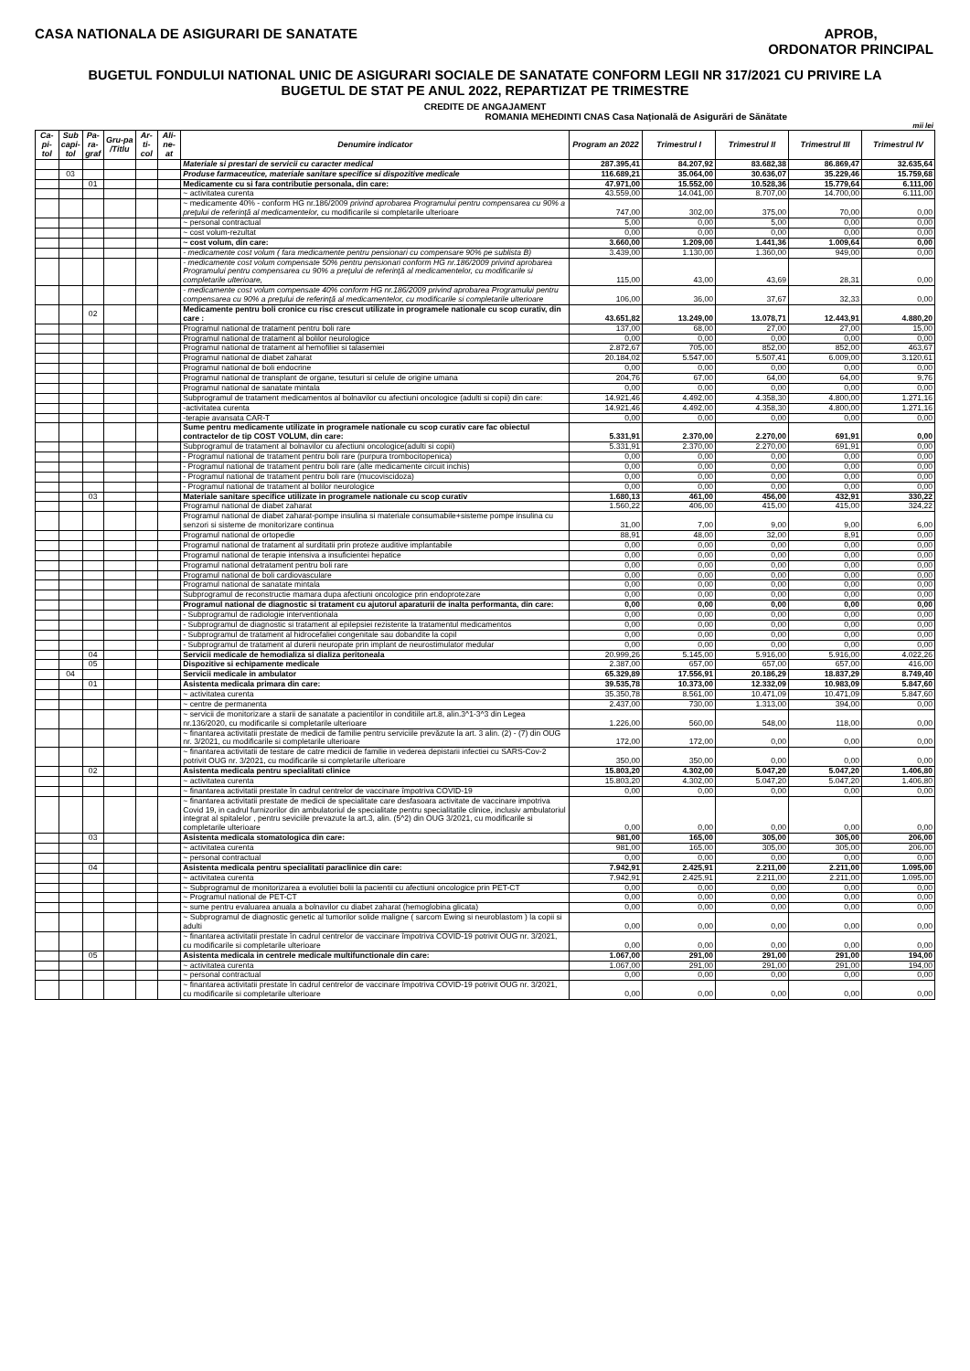CASA NATIONALA DE ASIGURARI DE SANATATE
APROB,
ORDONATOR PRINCIPAL
BUGETUL FONDULUI NATIONAL UNIC DE ASIGURARI SOCIALE DE SANATATE CONFORM LEGII NR 317/2021 CU PRIVIRE LA BUGETUL DE STAT PE ANUL 2022, REPARTIZAT PE TRIMESTRE
CREDITE DE ANGAJAMENT
ROMANIA MEHEDINTI CNAS Casa Națională de Asigurări de Sănătate
mii lei
| Ca-pi-tol | Sub capi-tol | Pa-ra-graf | Gru-pa /Titlu | Ar-ti-col | Ali-ne-at | Denumire indicator | Program an 2022 | Trimestrul I | Trimestrul II | Trimestrul III | Trimestrul IV |
| --- | --- | --- | --- | --- | --- | --- | --- | --- | --- | --- | --- |
| | | | | | | Materiale si prestari de servicii cu caracter medical | 287.395,41 | 84.207,92 | 83.682,38 | 86.869,47 | 32.635,64 |
| | 03 | | | | | Produse farmaceutice, materiale sanitare specifice si dispozitive medicale | 116.689,21 | 35.064,00 | 30.636,07 | 35.229,46 | 15.759,68 |
| | | 01 | | | | Medicamente cu si fara contributie personala, din care: | 47.971,00 | 15.552,00 | 10.528,36 | 15.779,64 | 6.111,00 |
| | | | | | | ~ activitatea curenta | 43.559,00 | 14.041,00 | 8.707,00 | 14.700,00 | 6.111,00 |
| | | | | | | ~ medicamente 40% - conform HG nr.186/2009 privind aprobarea Programului pentru compensarea cu 90% a preţului de referinţă al medicamentelor, cu modificarile si completarile ulterioare | 747,00 | 302,00 | 375,00 | 70,00 | 0,00 |
| | | | | | | ~ personal contractual | 5,00 | 0,00 | 5,00 | 0,00 | 0,00 |
| | | | | | | ~ cost volum-rezultat | 0,00 | 0,00 | 0,00 | 0,00 | 0,00 |
| | | | | | | ~ cost volum, din care: | 3.660,00 | 1.209,00 | 1.441,36 | 1.009,64 | 0,00 |
| | | | | | | - medicamente cost volum ( fara medicamente pentru pensionari cu compensare 90% pe sublista B) | 3.439,00 | 1.130,00 | 1.360,00 | 949,00 | 0,00 |
| | | | | | | - medicamente cost volum compensate 50% pentru pensionari conform HG nr.186/2009 privind aprobarea Programului pentru compensarea cu 90% a preţului de referinţă al medicamentelor, cu modificarile si completarile ulterioare, | 115,00 | 43,00 | 43,69 | 28,31 | 0,00 |
| | | | | | | - medicamente cost volum compensate 40% conform HG nr.186/2009 privind aprobarea Programului pentru compensarea cu 90% a preţului de referinţă al medicamentelor, cu modificarile si completarile ulterioare | 106,00 | 36,00 | 37,67 | 32,33 | 0,00 |
| | | 02 | | | | Medicamente pentru boli cronice cu risc crescut utilizate in programele nationale cu scop curativ, din care : | 43.651,82 | 13.249,00 | 13.078,71 | 12.443,91 | 4.880,20 |
| | | | | | | Programul national de tratament pentru boli rare | 137,00 | 68,00 | 27,00 | 27,00 | 15,00 |
| | | | | | | Programul national de tratament al bolilor neurologice | 0,00 | 0,00 | 0,00 | 0,00 | 0,00 |
| | | | | | | Programul national de tratament al hemofiliei si talasemiei | 2.872,67 | 705,00 | 852,00 | 852,00 | 463,67 |
| | | | | | | Programul national de diabet zaharat | 20.184,02 | 5.547,00 | 5.507,41 | 6.009,00 | 3.120,61 |
| | | | | | | Programul national de boli endocrine | 0,00 | 0,00 | 0,00 | 0,00 | 0,00 |
| | | | | | | Programul national de transplant de organe, tesuturi si celule de origine umana | 204,76 | 67,00 | 64,00 | 64,00 | 9,76 |
| | | | | | | Programul national de sanatate mintala | 0,00 | 0,00 | 0,00 | 0,00 | 0,00 |
| | | | | | | Subprogramul de tratament medicamentos al bolnavilor cu afectiuni oncologice (adulti si copii) din care: | 14.921,46 | 4.492,00 | 4.358,30 | 4.800,00 | 1.271,16 |
| | | | | | | -activitatea curenta | 14.921,46 | 4.492,00 | 4.358,30 | 4.800,00 | 1.271,16 |
| | | | | | | -terapie avansata CAR-T | 0,00 | 0,00 | 0,00 | 0,00 | 0,00 |
| | | | | | | Sume pentru medicamente utilizate in programele nationale cu scop curativ care fac obiectul contractelor de tip COST VOLUM, din care: | 5.331,91 | 2.370,00 | 2.270,00 | 691,91 | 0,00 |
| | | | | | | Subprogramul de tratament al bolnavilor cu afectiuni oncologice(adulti si copii) | 5.331,91 | 2.370,00 | 2.270,00 | 691,91 | 0,00 |
| | | | | | | - Programul national de tratament pentru boli rare (purpura trombocitopenica) | 0,00 | 0,00 | 0,00 | 0,00 | 0,00 |
| | | | | | | - Programul national de tratament pentru boli rare (alte medicamente circuit inchis) | 0,00 | 0,00 | 0,00 | 0,00 | 0,00 |
| | | | | | | - Programul national de tratament pentru boli rare (mucoviscidoza) | 0,00 | 0,00 | 0,00 | 0,00 | 0,00 |
| | | | | | | - Programul national de tratament al bolilor neurologice | 0,00 | 0,00 | 0,00 | 0,00 | 0,00 |
| | | 03 | | | | Materiale sanitare specifice utilizate in programele nationale cu scop curativ | 1.680,13 | 461,00 | 456,00 | 432,91 | 330,22 |
| | | | | | | Programul national de diabet zaharat | 1.560,22 | 406,00 | 415,00 | 415,00 | 324,22 |
| | | | | | | Programul national de diabet zaharat-pompe insulina si materiale consumabile+sisteme pompe insulina cu senzori si sisteme de monitorizare continua | 31,00 | 7,00 | 9,00 | 9,00 | 6,00 |
| | | | | | | Programul national de ortopedie | 88,91 | 48,00 | 32,00 | 8,91 | 0,00 |
| | | | | | | Programul national de tratament al surditatii prin proteze auditive implantabile | 0,00 | 0,00 | 0,00 | 0,00 | 0,00 |
| | | | | | | Programul national de terapie intensiva a insuficientei hepatice | 0,00 | 0,00 | 0,00 | 0,00 | 0,00 |
| | | | | | | Programul national detratament pentru boli rare | 0,00 | 0,00 | 0,00 | 0,00 | 0,00 |
| | | | | | | Programul national de boli cardiovasculare | 0,00 | 0,00 | 0,00 | 0,00 | 0,00 |
| | | | | | | Programul national de sanatate mintala | 0,00 | 0,00 | 0,00 | 0,00 | 0,00 |
| | | | | | | Subprogramul de reconstructie mamara dupa afectiuni oncologice prin endoprotezare | 0,00 | 0,00 | 0,00 | 0,00 | 0,00 |
| | | | | | | Programul national de diagnostic si tratament cu ajutorul aparaturii de inalta performanta, din care: | 0,00 | 0,00 | 0,00 | 0,00 | 0,00 |
| | | | | | | - Subprogramul de radiologie interventionala | 0,00 | 0,00 | 0,00 | 0,00 | 0,00 |
| | | | | | | - Subprogramul de diagnostic si tratament al epilepsiei rezistente la tratamentul medicamentos | 0,00 | 0,00 | 0,00 | 0,00 | 0,00 |
| | | | | | | - Subprogramul de tratament al hidrocefaliei congenitale sau dobandite la copil | 0,00 | 0,00 | 0,00 | 0,00 | 0,00 |
| | | | | | | - Subprogramul de tratament al durerii neuropate prin implant de neurostimulator medular | 0,00 | 0,00 | 0,00 | 0,00 | 0,00 |
| | | 04 | | | | Servicii medicale de hemodializa si dializa peritoneala | 20.999,26 | 5.145,00 | 5.916,00 | 5.916,00 | 4.022,26 |
| | | 05 | | | | Dispozitive si echipamente medicale | 2.387,00 | 657,00 | 657,00 | 657,00 | 416,00 |
| | 04 | | | | | Servicii medicale in ambulator | 65.329,89 | 17.556,91 | 20.186,29 | 18.837,29 | 8.749,40 |
| | | 01 | | | | Asistenta medicala primara din care: | 39.535,78 | 10.373,00 | 12.332,09 | 10.983,09 | 5.847,60 |
| | | | | | | ~ activitatea curenta | 35.350,78 | 8.561,00 | 10.471,09 | 10.471,09 | 5.847,60 |
| | | | | | | ~ centre de permanenta | 2.437,00 | 730,00 | 1.313,00 | 394,00 | 0,00 |
| | | | | | | ~ servicii de monitorizare a starii de sanatate a pacientilor in conditiile art.8, alin.3^1-3^3 din Legea nr.136/2020, cu modificarile si completarile ulterioare | 1.226,00 | 560,00 | 548,00 | 118,00 | 0,00 |
| | | | | | | ~ finantarea activitatii prestate de medicii de familie pentru serviciile prevăzute la art. 3 alin. (2) - (7) din OUG nr. 3/2021, cu modificarile si completarile ulterioare | 172,00 | 172,00 | 0,00 | 0,00 | 0,00 |
| | | | | | | ~ finantarea activitatii de testare de catre medicii de familie in vederea depistarii infectiei cu SARS-Cov-2 potrivit OUG nr. 3/2021, cu modificarile si completarile ulterioare | 350,00 | 350,00 | 0,00 | 0,00 | 0,00 |
| | | 02 | | | | Asistenta medicala pentru specialitati clinice | 15.803,20 | 4.302,00 | 5.047,20 | 5.047,20 | 1.406,80 |
| | | | | | | ~ activitatea curenta | 15.803,20 | 4.302,00 | 5.047,20 | 5.047,20 | 1.406,80 |
| | | | | | | ~ finantarea activitatii prestate în cadrul centrelor de vaccinare împotriva COVID-19 | 0,00 | 0,00 | 0,00 | 0,00 | 0,00 |
| | | | | | | ~ finantarea activitatii prestate de medicii de specialitate care desfasoara activitate de vaccinare impotriva Covid 19, in cadrul furnizorilor din ambulatoriul de specialitate pentru specialitatile clinice, inclusiv ambulatoriul integrat al spitalelor , pentru seviciile prevazute la art.3, alin. (5^2) din OUG 3/2021, cu modificarile si completarile ulterioare | 0,00 | 0,00 | 0,00 | 0,00 | 0,00 |
| | | 03 | | | | Asistenta medicala stomatologica din care: | 981,00 | 165,00 | 305,00 | 305,00 | 206,00 |
| | | | | | | ~ activitatea curenta | 981,00 | 165,00 | 305,00 | 305,00 | 206,00 |
| | | | | | | ~ personal contractual | 0,00 | 0,00 | 0,00 | 0,00 | 0,00 |
| | | 04 | | | | Asistenta medicala pentru specialitati paraclinice din care: | 7.942,91 | 2.425,91 | 2.211,00 | 2.211,00 | 1.095,00 |
| | | | | | | ~ activitatea curenta | 7.942,91 | 2.425,91 | 2.211,00 | 2.211,00 | 1.095,00 |
| | | | | | | ~ Subprogramul de monitorizarea a evolutiei bolii la pacientii cu afectiuni oncologice prin PET-CT | 0,00 | 0,00 | 0,00 | 0,00 | 0,00 |
| | | | | | | ~ Programul national de PET-CT | 0,00 | 0,00 | 0,00 | 0,00 | 0,00 |
| | | | | | | ~ sume pentru evaluarea anuala a bolnavilor cu diabet zaharat (hemoglobina glicata) | 0,00 | 0,00 | 0,00 | 0,00 | 0,00 |
| | | | | | | ~ Subprogramul de diagnostic genetic al tumorilor solide maligne ( sarcom Ewing si neuroblastom ) la copii si adulti | 0,00 | 0,00 | 0,00 | 0,00 | 0,00 |
| | | | | | | ~ finantarea activitatii prestate în cadrul centrelor de vaccinare împotriva COVID-19 potrivit OUG nr. 3/2021, cu modificarile si completarile ulterioare | 0,00 | 0,00 | 0,00 | 0,00 | 0,00 |
| | | 05 | | | | Asistenta medicala in centrele medicale multifunctionale din care: | 1.067,00 | 291,00 | 291,00 | 291,00 | 194,00 |
| | | | | | | ~ activitatea curenta | 1.067,00 | 291,00 | 291,00 | 291,00 | 194,00 |
| | | | | | | ~ personal contractual | 0,00 | 0,00 | 0,00 | 0,00 | 0,00 |
| | | | | | | ~ finantarea activitatii prestate în cadrul centrelor de vaccinare împotriva COVID-19 potrivit OUG nr. 3/2021, cu modificarile si completarile ulterioare | 0,00 | 0,00 | 0,00 | 0,00 | 0,00 |